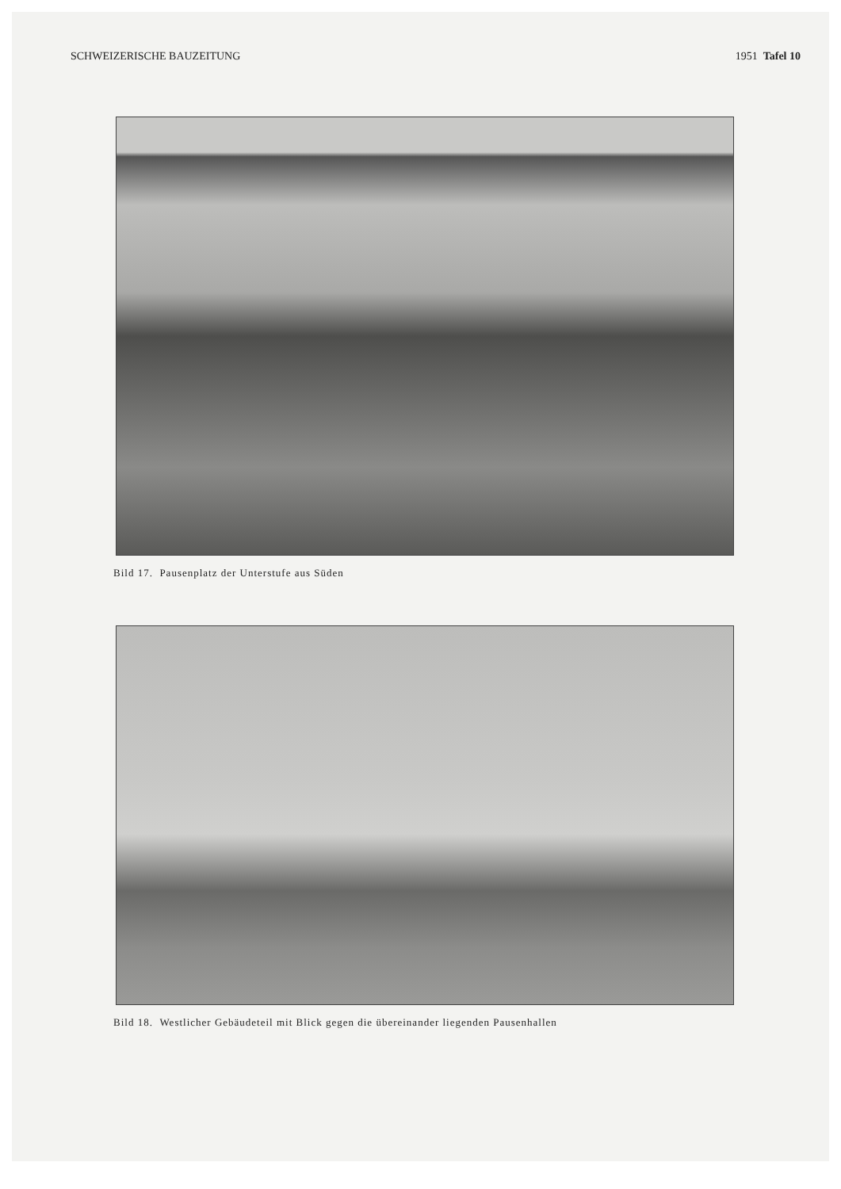SCHWEIZERISCHE BAUZEITUNG 1951 Tafel 10
Bild 17. Pausenplatz der Unterstufe aus Süden
Bild 18. Westlicher Gebäudeteil mit Blick gegen die übereinander liegenden Pausenhallen